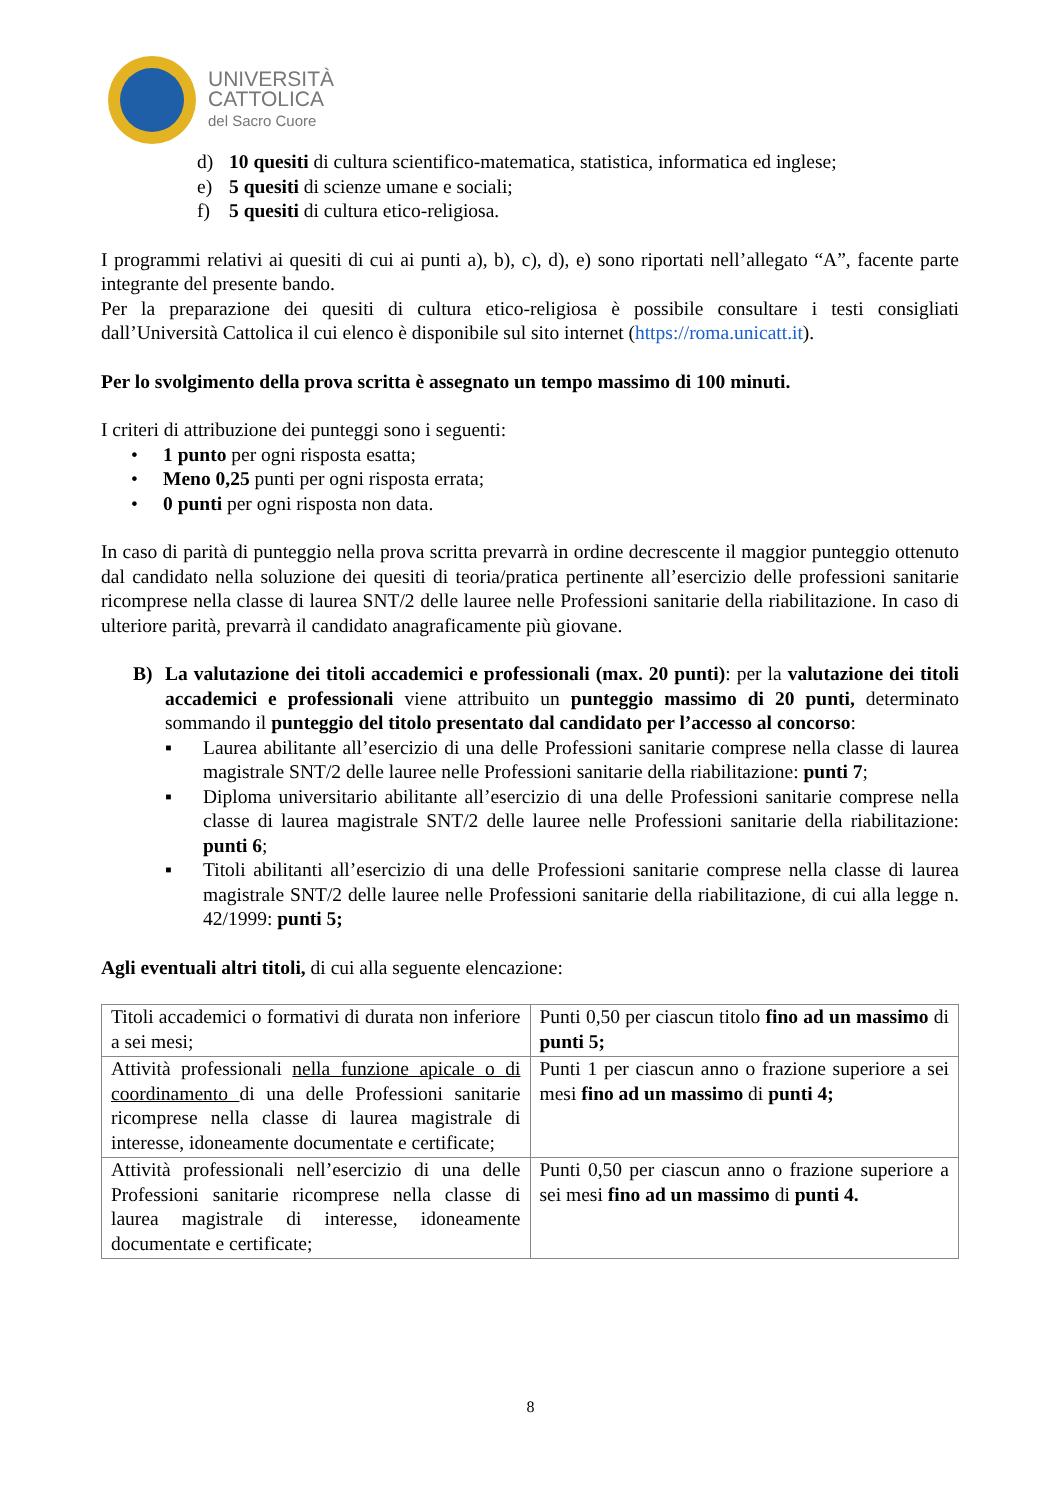UNIVERSITÀ
CATTOLICA
del Sacro Cuore
d) 10 quesiti di cultura scientifico-matematica, statistica, informatica ed inglese;
e) 5 quesiti di scienze umane e sociali;
f) 5 quesiti di cultura etico-religiosa.
I programmi relativi ai quesiti di cui ai punti a), b), c), d), e) sono riportati nell’allegato “A”, facente parte integrante del presente bando.
Per la preparazione dei quesiti di cultura etico-religiosa è possibile consultare i testi consigliati dall’Università Cattolica il cui elenco è disponibile sul sito internet (https://roma.unicatt.it).
Per lo svolgimento della prova scritta è assegnato un tempo massimo di 100 minuti.
I criteri di attribuzione dei punteggi sono i seguenti:
• 1 punto per ogni risposta esatta;
• Meno 0,25 punti per ogni risposta errata;
• 0 punti per ogni risposta non data.
In caso di parità di punteggio nella prova scritta prevarrà in ordine decrescente il maggior punteggio ottenuto dal candidato nella soluzione dei quesiti di teoria/pratica pertinente all’esercizio delle professioni sanitarie ricomprese nella classe di laurea SNT/2 delle lauree nelle Professioni sanitarie della riabilitazione. In caso di ulteriore parità, prevarrà il candidato anagraficamente più giovane.
B) La valutazione dei titoli accademici e professionali (max. 20 punti): per la valutazione dei titoli accademici e professionali viene attribuito un punteggio massimo di 20 punti, determinato sommando il punteggio del titolo presentato dal candidato per l’accesso al concorso:
▪ Laurea abilitante all’esercizio di una delle Professioni sanitarie comprese nella classe di laurea magistrale SNT/2 delle lauree nelle Professioni sanitarie della riabilitazione: punti 7;
▪ Diploma universitario abilitante all’esercizio di una delle Professioni sanitarie comprese nella classe di laurea magistrale SNT/2 delle lauree nelle Professioni sanitarie della riabilitazione: punti 6;
▪ Titoli abilitanti all’esercizio di una delle Professioni sanitarie comprese nella classe di laurea magistrale SNT/2 delle lauree nelle Professioni sanitarie della riabilitazione, di cui alla legge n. 42/1999: punti 5;
Agli eventuali altri titoli, di cui alla seguente elencazione:
| Titoli accademici o formativi di durata non inferiore a sei mesi; | Punti 0,50 per ciascun titolo fino ad un massimo di punti 5; |
| Attività professionali nella funzione apicale o di coordinamento di una delle Professioni sanitarie ricomprese nella classe di laurea magistrale di interesse, idoneamente documentate e certificate; | Punti 1 per ciascun anno o frazione superiore a sei mesi fino ad un massimo di punti 4; |
| Attività professionali nell’esercizio di una delle Professioni sanitarie ricomprese nella classe di laurea magistrale di interesse, idoneamente documentate e certificate; | Punti 0,50 per ciascun anno o frazione superiore a sei mesi fino ad un massimo di punti 4. |
8